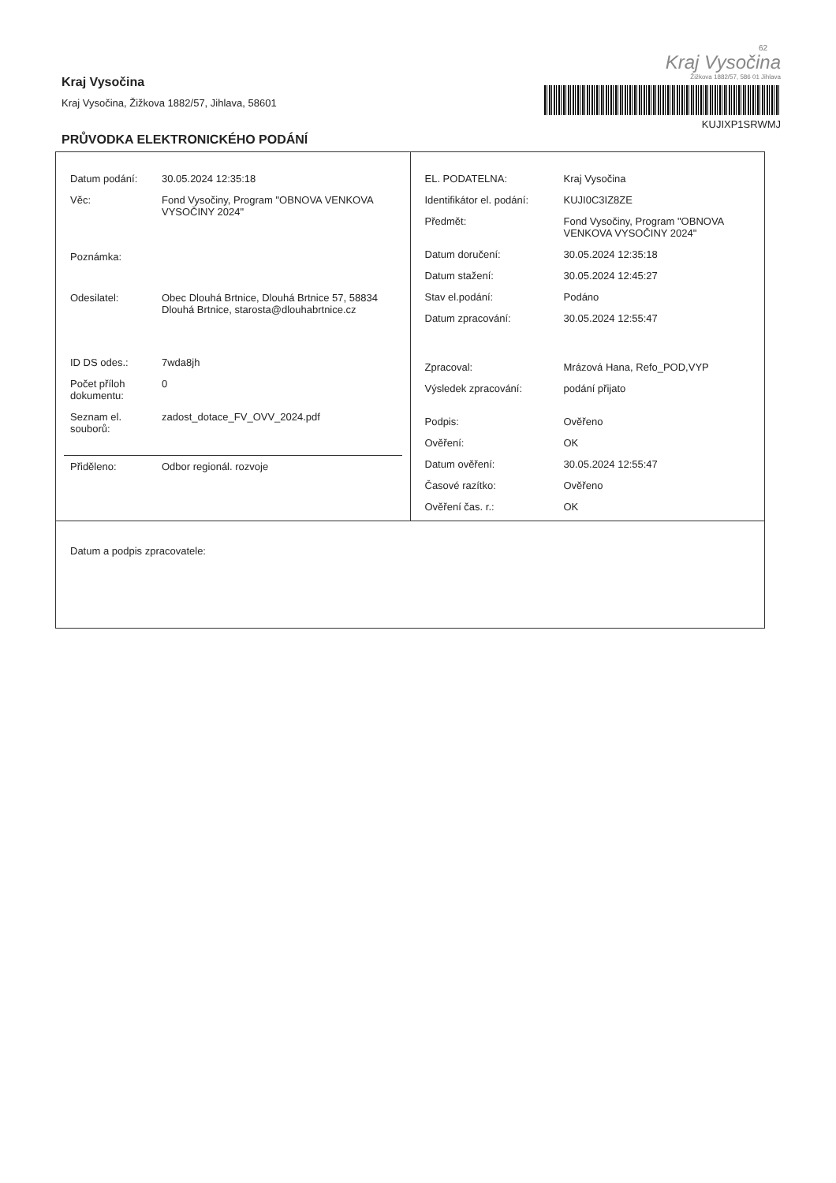62
Kraj Vysočina
Kraj Vysočina, Žižkova 1882/57, Jihlava, 58601
PRŮVODKA ELEKTRONICKÉHO PODÁNÍ
Kraj Vysočina
Žižkova 1882/57, 586 01 Jihlava
KUJIXP1SRWMJ
| / Datum podání: / 30.05.2024 12:35:18 / / Věc: / Fond Vysočiny, Program "OBNOVA VENKOVA VYSOČINY 2024" / / Poznámka: / / / Odesilatel: / Obec Dlouhá Brtnice, Dlouhá Brtnice 57, 58834 Dlouhá Brtnice, starosta@dlouhabrtnice.cz / / ID DS odes.: / 7wda8jh / / Počet příloh dokumentu: / 0 / / Seznam el. souborů: / zadost_dotace_FV_OVV_2024.pdf / / Přiděleno: / Odbor regionál. rozvoje / | / EL. PODATELNA: / Kraj Vysočina / / Identifikátor el. podání: / KUJI0C3IZ8ZE / / Předmět: / Fond Vysočiny, Program "OBNOVA VENKOVA VYSOČINY 2024" / / Datum doručení: / 30.05.2024 12:35:18 / / Datum stažení: / 30.05.2024 12:45:27 / / Stav el.podání: / Podáno / / Datum zpracování: / 30.05.2024 12:55:47 / / Zpracoval: / Mrázová Hana, Refo_POD,VYP / / Výsledek zpracování: / podání přijato / / Podpis: / Ověřeno / / Ověření: / OK / / Datum ověření: / 30.05.2024 12:55:47 / / Časové razítko: / Ověřeno / / Ověření čas. r.: / OK / |
| Datum a podpis zpracovatele: | |